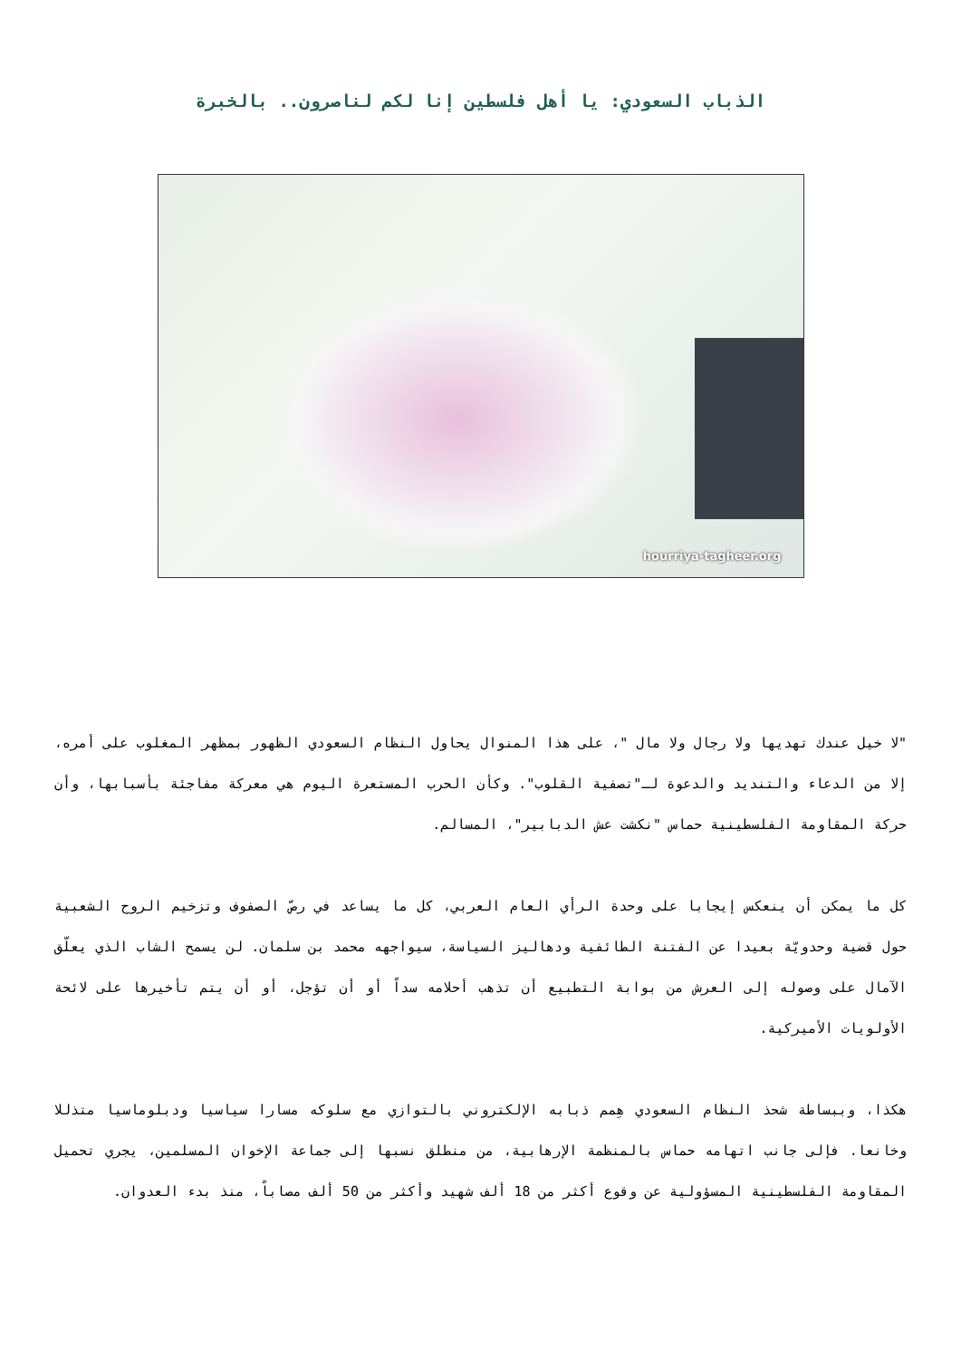الذباب السعودي: يا أهل فلسطين إنا لكم لناصرون.. بالخبرة
hourriya-tagheer.org
"لا خيل عندك تهديها ولا رجال ولا مال "، على هذا المنوال يحاول النظام السعودي الظهور بمظهر المغلوب على أمره، إلا من الدعاء والتنديد والدعوة لـ"تصفية القلوب". وكأن الحرب المستعرة اليوم هي معركة مفاجئة بأسبابها، وأن حركة المقاومة الفلسطينية حماس "نكشت عش الدبابير"، المسالم.
كل ما يمكن أن ينعكس إيجابا على وحدة الرأي العام العربي، كل ما يساعد في رصّ الصفوف وتزخيم الروح الشعبية حول قضية وحدويّة بعيدا عن الفتنة الطائفية ودهاليز السياسة، سيواجهه محمد بن سلمان. لن يسمح الشاب الذي يعلّق الآمال على وصوله إلى العرش من بوابة التطبيع أن تذهب أحلامه سداً أو أن تؤجل، أو أن يتم تأخيرها على لائحة الأولويات الأميركية.
هكذا، وببساطة شحذ النظام السعودي هِمم ذبابه الإلكتروني بالتوازي مع سلوكه مسارا سياسيا ودبلوماسيا متذللا وخانعا. فإلى جانب اتهامه حماس بالمنظمة الإرهابية، من منطلق نسبها إلى جماعة الإخوان المسلمين، يجري تحميل المقاومة الفلسطينية المسؤولية عن وقوع أكثر من 18 ألف شهيد وأكثر من 50 ألف مصاباً، منذ بدء العدوان.